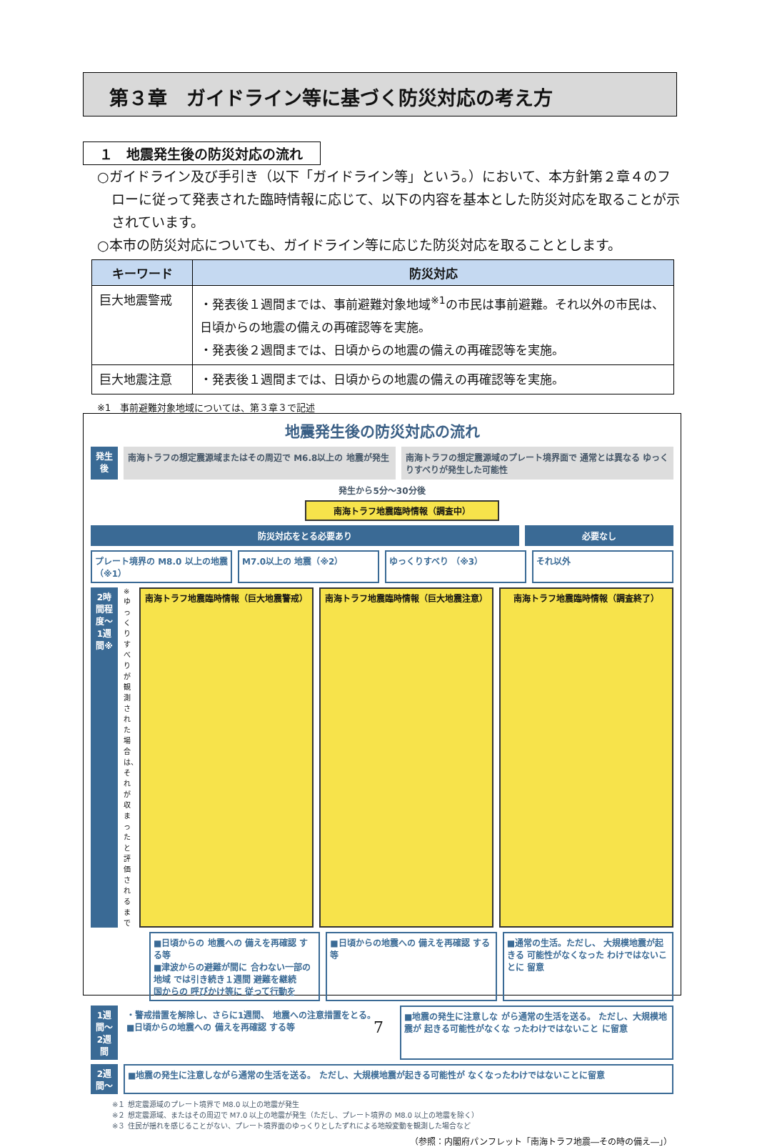第３章　ガイドライン等に基づく防災対応の考え方
１　地震発生後の防災対応の流れ
○ガイドライン及び手引き（以下「ガイドライン等」という。）において、本方針第２章４のフローに従って発表された臨時情報に応じて、以下の内容を基本とした防災対応を取ることが示されています。
○本市の防災対応についても、ガイドライン等に応じた防災対応を取ることとします。
| キーワード | 防災対応 |
| --- | --- |
| 巨大地震警戒 | ・発表後１週間までは、事前避難対象地域<sup>※1</sup>の市民は事前避難。それ以外の市民は、日頃からの地震の備えの再確認等を実施。 ・発表後２週間までは、日頃からの地震の備えの再確認等を実施。 |
| 巨大地震注意 | ・発表後１週間までは、日頃からの地震の備えの再確認等を実施。 |
※1　事前避難対象地域については、第３章３で記述
地震発生後の防災対応の流れ
発生後
南海トラフの想定震源域またはその周辺で M6.8以上の 地震が発生
南海トラフの想定震源域のプレート境界面で 通常とは異なる ゆっくりすべりが発生した可能性
発生から5分～30分後
南海トラフ地震臨時情報（調査中）
防災対応をとる必要あり 必要なし
プレート境界の M8.0 以上の地震（※1）
M7.0以上の 地震（※2） ゆっくりすべり （※3） それ以外
2時間程度～1週間※
※ゆっくりすべりが観測された場合は、それが収まったと評価されるまで
南海トラフ地震臨時情報（巨大地震警戒）
南海トラフ地震臨時情報（巨大地震注意）
南海トラフ地震臨時情報（調査終了）
■日頃からの 地震への 備えを再確認 する等
■津波からの避難が間に 合わない一部の地域 では引き続き１週間 避難を継続
国からの 呼びかけ等に 従って行動を
■日頃からの地震への 備えを再確認 する等
■通常の生活。ただし、 大規模地震が起きる 可能性がなくなった わけではないことに 留意
1週間～2週間
・警戒措置を解除し、さらに1週間、 地震への注意措置をとる。
■日頃からの地震への 備えを再確認 する等
■地震の発生に注意しな がら通常の生活を送る。 ただし、大規模地震が 起きる可能性がなくな ったわけではないこと に留意
2週間～
■地震の発生に注意しながら通常の生活を送る。 ただし、大規模地震が起きる可能性が なくなったわけではないことに留意
※１ 想定震源域のプレート境界で M8.0 以上の地震が発生
※２ 想定震源域、またはその周辺で M7.0 以上の地震が発生（ただし、プレート境界の M8.0 以上の地震を除く）
※３ 住民が揺れを感じることがない、プレート境界面のゆっくりとしたずれによる地殻変動を観測した場合など
（参照：内閣府パンフレット「南海トラフ地震―その時の備え―」）
7